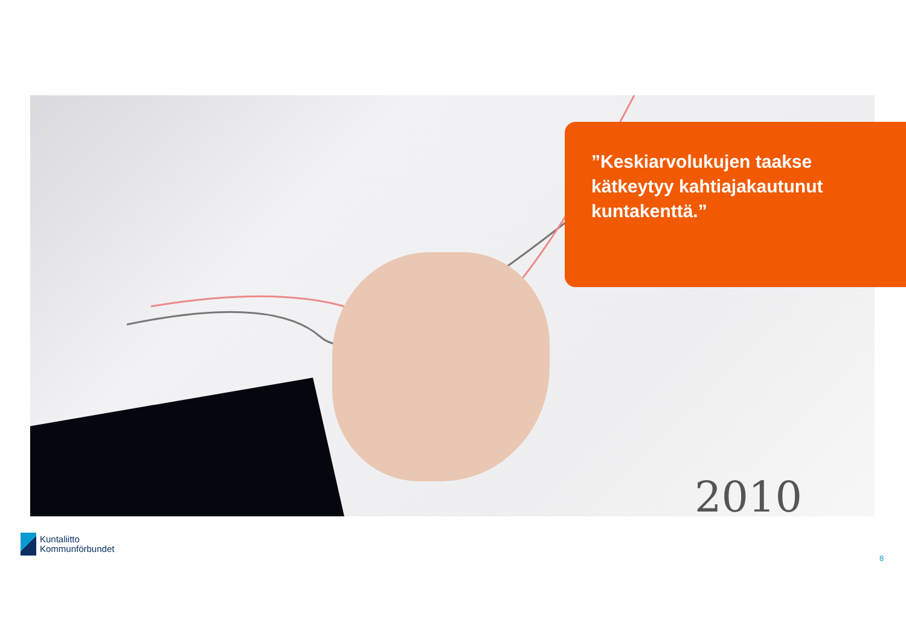2010
”Keskiarvolukujen taakse kätkeytyy kahtiajakautunut kuntakenttä.”
Kuntaliitto
Kommunförbundet
8